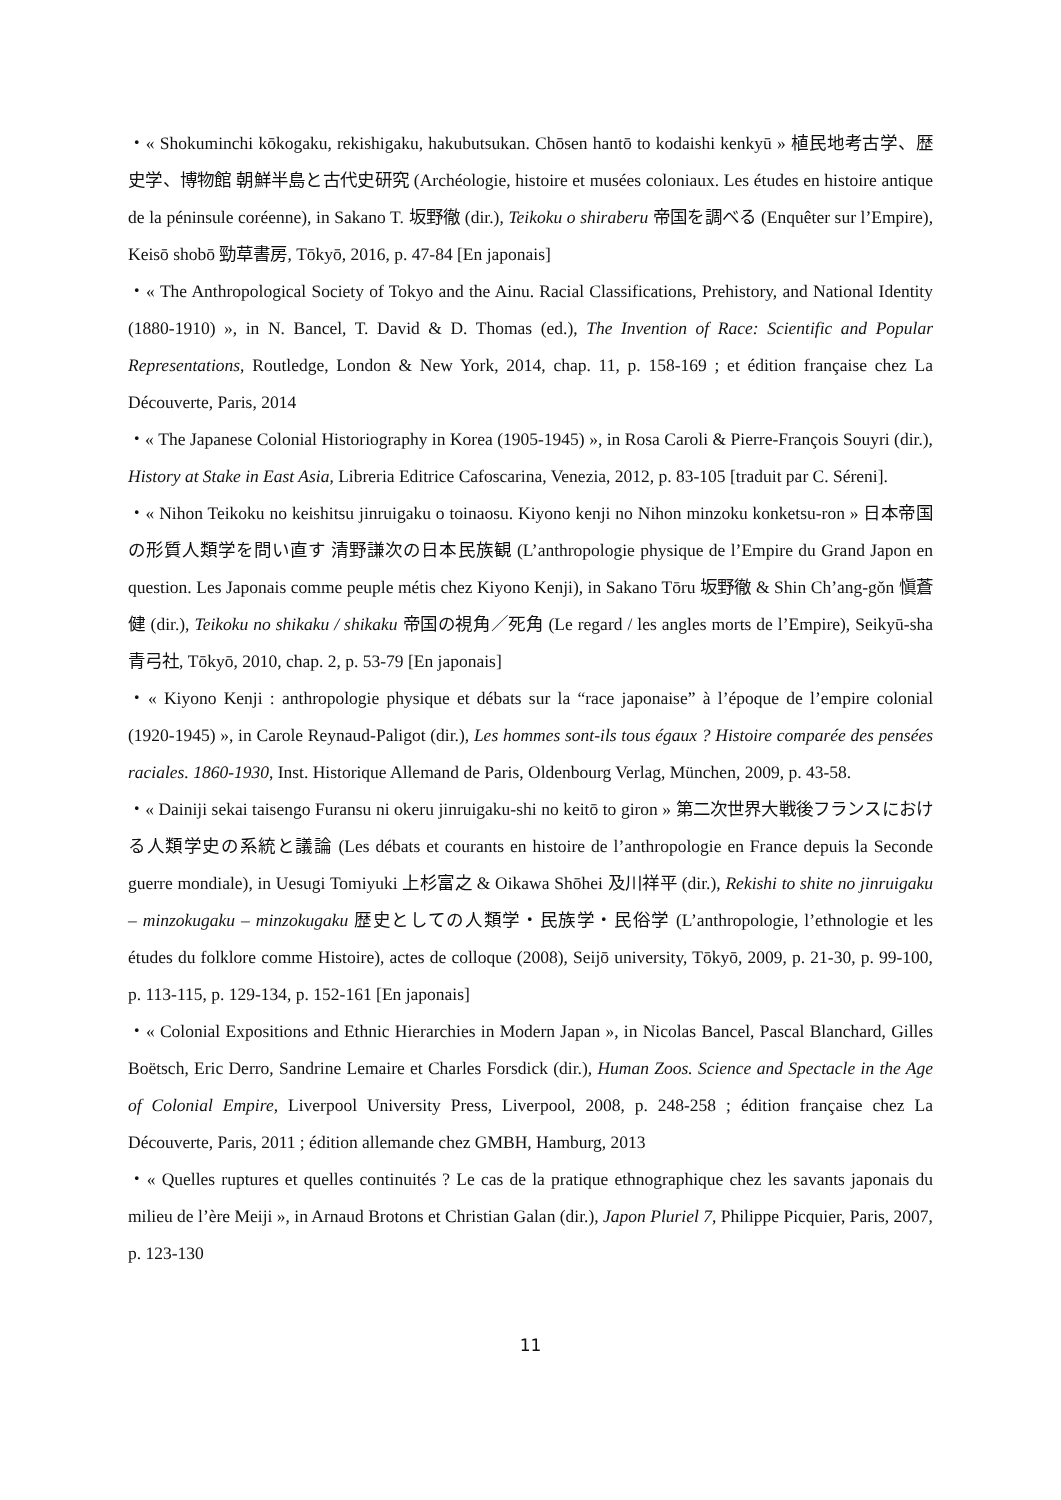・« Shokuminchi kōkogaku, rekishigaku, hakubutsukan. Chōsen hantō to kodaishi kenkyū » 植民地考古学、歴史学、博物館 朝鮮半島と古代史研究 (Archéologie, histoire et musées coloniaux. Les études en histoire antique de la péninsule coréenne), in Sakano T. 坂野徹 (dir.), Teikoku o shiraberu 帝国を調べる (Enquêter sur l’Empire), Keisō shobō 勁草書房, Tōkyō, 2016, p. 47-84 [En japonais]
・« The Anthropological Society of Tokyo and the Ainu. Racial Classifications, Prehistory, and National Identity (1880-1910) », in N. Bancel, T. David & D. Thomas (ed.), The Invention of Race: Scientific and Popular Representations, Routledge, London & New York, 2014, chap. 11, p. 158-169 ; et édition française chez La Découverte, Paris, 2014
・« The Japanese Colonial Historiography in Korea (1905-1945) », in Rosa Caroli & Pierre-François Souyri (dir.), History at Stake in East Asia, Libreria Editrice Cafoscarina, Venezia, 2012, p. 83-105 [traduit par C. Séreni].
・« Nihon Teikoku no keishitsu jinruigaku o toinaosu. Kiyono kenji no Nihon minzoku konketsu-ron » 日本帝国の形質人類学を問い直す 清野謙次の日本民族観 (L’anthropologie physique de l’Empire du Grand Japon en question. Les Japonais comme peuple métis chez Kiyono Kenji), in Sakano Tōru 坂野徹 & Shin Ch’ang-gŏn 愼蒼健 (dir.), Teikoku no shikaku / shikaku 帝国の視角／死角 (Le regard / les angles morts de l’Empire), Seikyū-sha 青弓社, Tōkyō, 2010, chap. 2, p. 53-79 [En japonais]
・« Kiyono Kenji : anthropologie physique et débats sur la “race japonaise” à l’époque de l’empire colonial (1920-1945) », in Carole Reynaud-Paligot (dir.), Les hommes sont-ils tous égaux ? Histoire comparée des pensées raciales. 1860-1930, Inst. Historique Allemand de Paris, Oldenbourg Verlag, München, 2009, p. 43-58.
・« Dainiji sekai taisengo Furansu ni okeru jinruigaku-shi no keitō to giron » 第二次世界大戦後フランスにおける人類学史の系統と議論 (Les débats et courants en histoire de l’anthropologie en France depuis la Seconde guerre mondiale), in Uesugi Tomiyuki 上杉富之 & Oikawa Shōhei 及川祥平 (dir.), Rekishi to shite no jinruigaku – minzokugaku – minzokugaku 歴史としての人類学・民族学・民俗学 (L’anthropologie, l’ethnologie et les études du folklore comme Histoire), actes de colloque (2008), Seijō university, Tōkyō, 2009, p. 21-30, p. 99-100, p. 113-115, p. 129-134, p. 152-161 [En japonais]
・« Colonial Expositions and Ethnic Hierarchies in Modern Japan », in Nicolas Bancel, Pascal Blanchard, Gilles Boëtsch, Eric Derro, Sandrine Lemaire et Charles Forsdick (dir.), Human Zoos. Science and Spectacle in the Age of Colonial Empire, Liverpool University Press, Liverpool, 2008, p. 248-258 ; édition française chez La Découverte, Paris, 2011 ; édition allemande chez GMBH, Hamburg, 2013
・« Quelles ruptures et quelles continuités ? Le cas de la pratique ethnographique chez les savants japonais du milieu de l’ère Meiji », in Arnaud Brotons et Christian Galan (dir.), Japon Pluriel 7, Philippe Picquier, Paris, 2007, p. 123-130
11